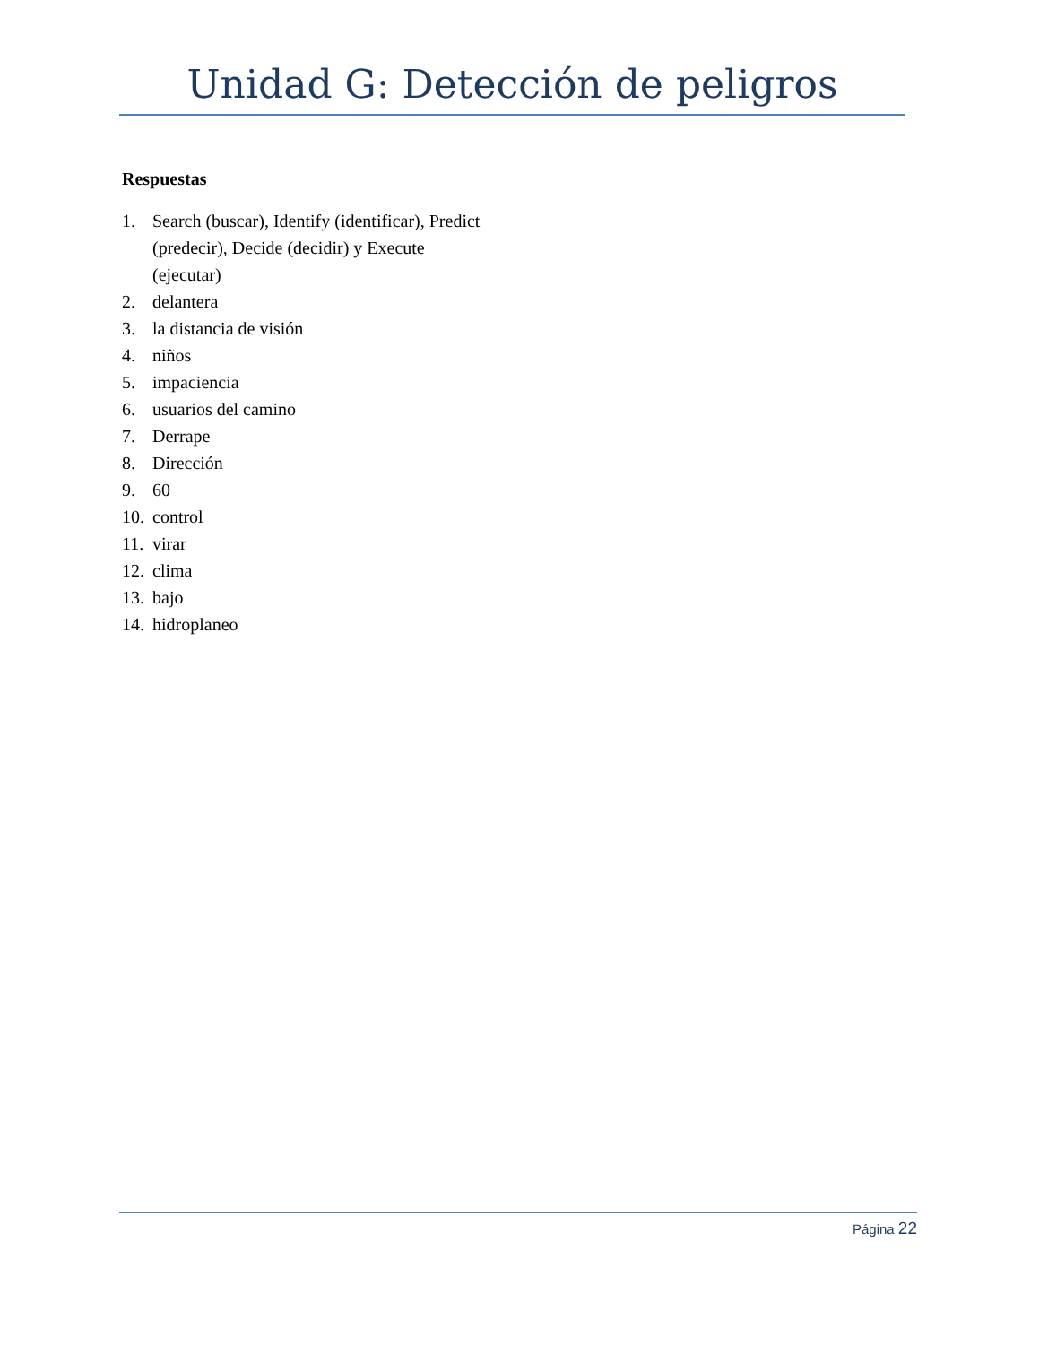Unidad G: Detección de peligros
Respuestas
1. Search (buscar), Identify (identificar), Predict (predecir), Decide (decidir) y Execute (ejecutar)
2. delantera
3. la distancia de visión
4. niños
5. impaciencia
6. usuarios del camino
7. Derrape
8. Dirección
9. 60
10. control
11. virar
12. clima
13. bajo
14. hidroplaneo
Página 22